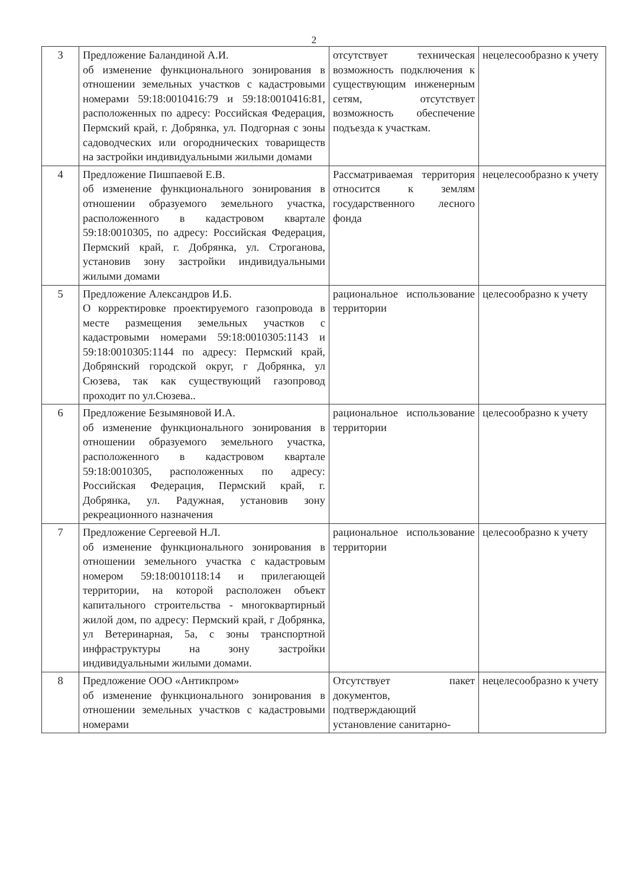2
| 3 | Предложение Баландиной А.И. об изменение функционального зонирования в отношении земельных участков с кадастровыми номерами 59:18:0010416:79 и 59:18:0010416:81, расположенных по адресу: Российская Федерация, Пермский край, г. Добрянка, ул. Подгорная с зоны садоводческих или огороднических товариществ на застройки индивидуальными жилыми домами | отсутствует техническая возможность подключения к существующим инженерным сетям, отсутствует возможность обеспечение подъезда к участкам. | нецелесообразно к учету |
| 4 | Предложение Пишпаевой Е.В. об изменение функционального зонирования в отношении образуемого земельного участка, расположенного в кадастровом квартале 59:18:0010305, по адресу: Российская Федерация, Пермский край, г. Добрянка, ул. Строганова, установив зону застройки индивидуальными жилыми домами | Рассматриваемая территория относится к землям государственного лесного фонда | нецелесообразно к учету |
| 5 | Предложение Александров И.Б. О корректировке проектируемого газопровода в месте размещения земельных участков с кадастровыми номерами 59:18:0010305:1143 и 59:18:0010305:1144 по адресу: Пермский край, Добрянский городской округ, г Добрянка, ул Сюзева, так как существующий газопровод проходит по ул.Сюзева.. | рациональное использование территории | целесообразно к учету |
| 6 | Предложение Безымяновой И.А. об изменение функционального зонирования в отношении образуемого земельного участка, расположенного в кадастровом квартале 59:18:0010305, расположенных по адресу: Российская Федерация, Пермский край, г. Добрянка, ул. Радужная, установив зону рекреационного назначения | рациональное использование территории | целесообразно к учету |
| 7 | Предложение Сергеевой Н.Л. об изменение функционального зонирования в отношении земельного участка с кадастровым номером 59:18:0010118:14 и прилегающей территории, на которой расположен объект капитального строительства - многоквартирный жилой дом, по адресу: Пермский край, г Добрянка, ул Ветеринарная, 5а, с зоны транспортной инфраструктуры на зону застройки индивидуальными жилыми домами. | рациональное использование территории | целесообразно к учету |
| 8 | Предложение ООО «Антикпром» об изменение функционального зонирования в отношении земельных участков с кадастровыми номерами | Отсутствует пакет документов, подтверждающий установление санитарно- | нецелесообразно к учету |